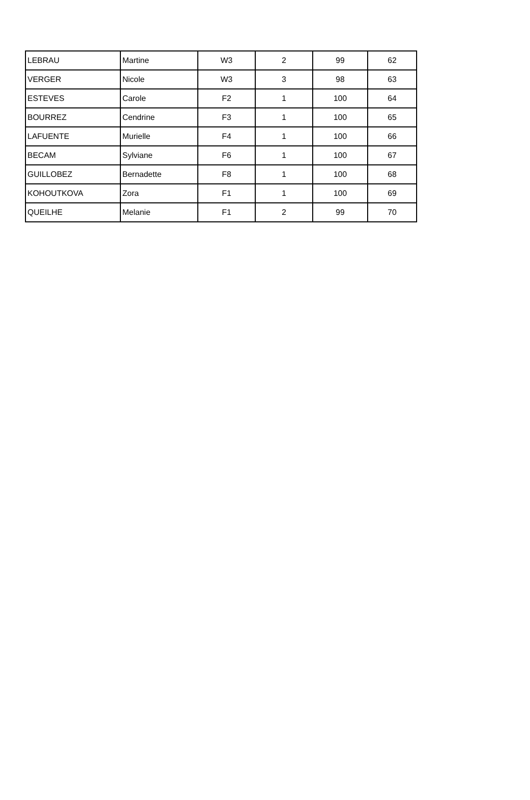| LEBRAU | Martine | W3 | 2 | 99 | 62 |
| VERGER | Nicole | W3 | 3 | 98 | 63 |
| ESTEVES | Carole | F2 | 1 | 100 | 64 |
| BOURREZ | Cendrine | F3 | 1 | 100 | 65 |
| LAFUENTE | Murielle | F4 | 1 | 100 | 66 |
| BECAM | Sylviane | F6 | 1 | 100 | 67 |
| GUILLOBEZ | Bernadette | F8 | 1 | 100 | 68 |
| KOHOUTKOVA | Zora | F1 | 1 | 100 | 69 |
| QUEILHE | Melanie | F1 | 2 | 99 | 70 |